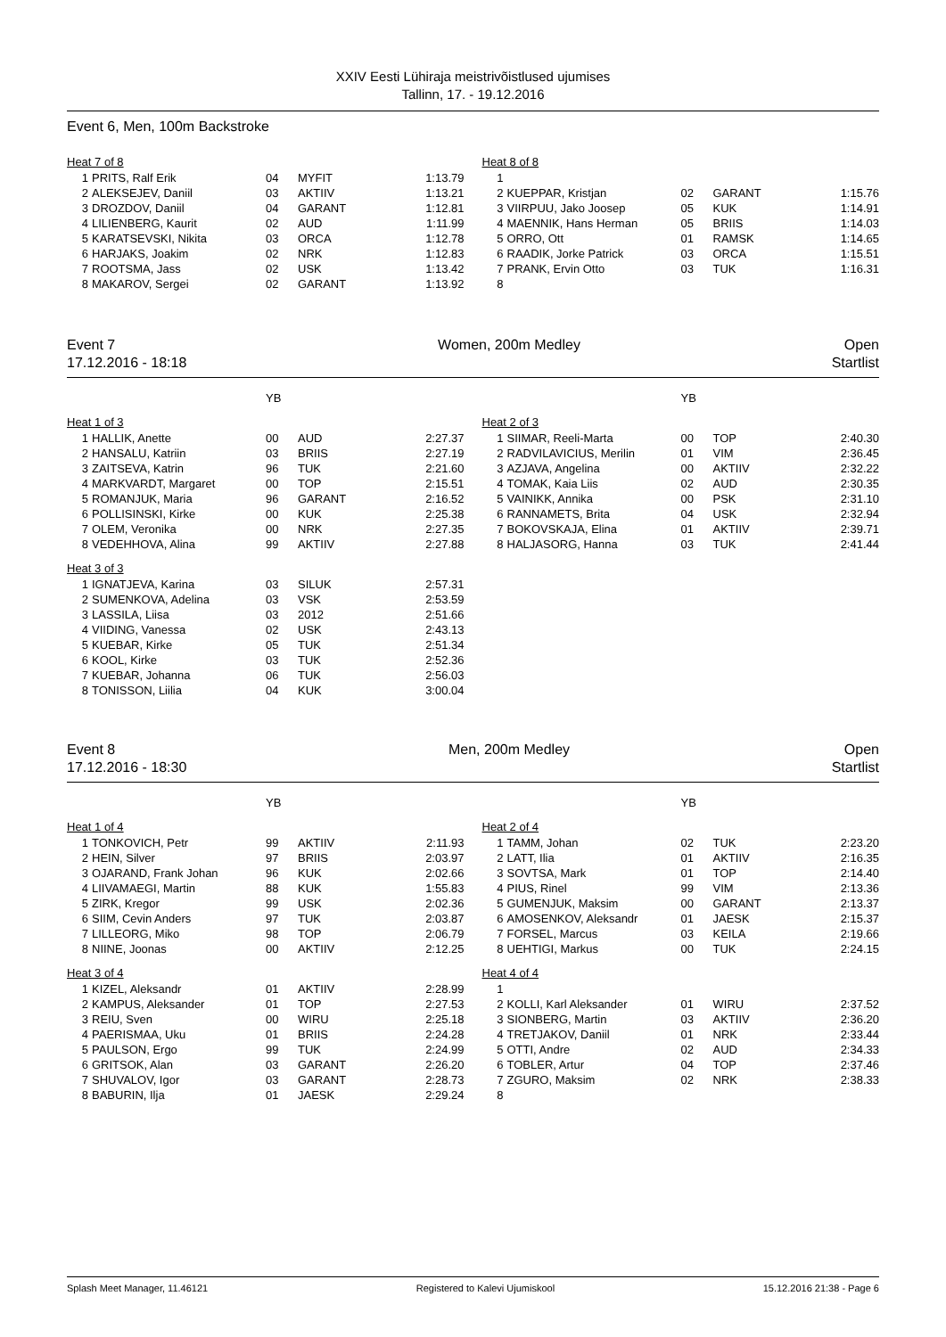XXIV Eesti Lühiraja meistrivõistlused ujumises
Tallinn, 17. - 19.12.2016
Event 6, Men, 100m Backstroke
| Heat 7 of 8 | | | | |
| 1 | PRITS, Ralf Erik | 04 | MYFIT | 1:13.79 |
| 2 | ALEKSEJEV, Daniil | 03 | AKTIIV | 1:13.21 |
| 3 | DROZDOV, Daniil | 04 | GARANT | 1:12.81 |
| 4 | LILIENBERG, Kaurit | 02 | AUD | 1:11.99 |
| 5 | KARATSEVSKI, Nikita | 03 | ORCA | 1:12.78 |
| 6 | HARJAKS, Joakim | 02 | NRK | 1:12.83 |
| 7 | ROOTSMA, Jass | 02 | USK | 1:13.42 |
| 8 | MAKAROV, Sergei | 02 | GARANT | 1:13.92 |
| Heat 8 of 8 | | | | |
| 1 | | | | |
| 2 | KUEPPAR, Kristjan | 02 | GARANT | 1:15.76 |
| 3 | VIIRPUU, Jako Joosep | 05 | KUK | 1:14.91 |
| 4 | MAENNIK, Hans Herman | 05 | BRIIS | 1:14.03 |
| 5 | ORRO, Ott | 01 | RAMSK | 1:14.65 |
| 6 | RAADIK, Jorke Patrick | 03 | ORCA | 1:15.51 |
| 7 | PRANK, Ervin Otto | 03 | TUK | 1:16.31 |
| 8 | | | | |
Event 7
17.12.2016 - 18:18
Women, 200m Medley Open
Startlist
| | | YB | | |
| Heat 1 of 3 | | | | |
| 1 | HALLIK, Anette | 00 | AUD | 2:27.37 |
| 2 | HANSALU, Katriin | 03 | BRIIS | 2:27.19 |
| 3 | ZAITSEVA, Katrin | 96 | TUK | 2:21.60 |
| 4 | MARKVARDT, Margaret | 00 | TOP | 2:15.51 |
| 5 | ROMANJUK, Maria | 96 | GARANT | 2:16.52 |
| 6 | POLLISINSKI, Kirke | 00 | KUK | 2:25.38 |
| 7 | OLEM, Veronika | 00 | NRK | 2:27.35 |
| 8 | VEDEHHOVA, Alina | 99 | AKTIIV | 2:27.88 |
| Heat 3 of 3 | | | | |
| 1 | IGNATJEVA, Karina | 03 | SILUK | 2:57.31 |
| 2 | SUMENKOVA, Adelina | 03 | VSK | 2:53.59 |
| 3 | LASSILA, Liisa | 03 | 2012 | 2:51.66 |
| 4 | VIIDING, Vanessa | 02 | USK | 2:43.13 |
| 5 | KUEBAR, Kirke | 05 | TUK | 2:51.34 |
| 6 | KOOL, Kirke | 03 | TUK | 2:52.36 |
| 7 | KUEBAR, Johanna | 06 | TUK | 2:56.03 |
| 8 | TONISSON, Liilia | 04 | KUK | 3:00.04 |
| | | YB | | |
| Heat 2 of 3 | | | | |
| 1 | SIIMAR, Reeli-Marta | 00 | TOP | 2:40.30 |
| 2 | RADVILAVICIUS, Merilin | 01 | VIM | 2:36.45 |
| 3 | AZJAVA, Angelina | 00 | AKTIIV | 2:32.22 |
| 4 | TOMAK, Kaia Liis | 02 | AUD | 2:30.35 |
| 5 | VAINIKK, Annika | 00 | PSK | 2:31.10 |
| 6 | RANNAMETS, Brita | 04 | USK | 2:32.94 |
| 7 | BOKOVSKAJA, Elina | 01 | AKTIIV | 2:39.71 |
| 8 | HALJASORG, Hanna | 03 | TUK | 2:41.44 |
Event 8
17.12.2016 - 18:30
Men, 200m Medley Open
Startlist
| | | YB | | |
| Heat 1 of 4 | | | | |
| 1 | TONKOVICH, Petr | 99 | AKTIIV | 2:11.93 |
| 2 | HEIN, Silver | 97 | BRIIS | 2:03.97 |
| 3 | OJARAND, Frank Johan | 96 | KUK | 2:02.66 |
| 4 | LIIVAMAEGI, Martin | 88 | KUK | 1:55.83 |
| 5 | ZIRK, Kregor | 99 | USK | 2:02.36 |
| 6 | SIIM, Cevin Anders | 97 | TUK | 2:03.87 |
| 7 | LILLEORG, Miko | 98 | TOP | 2:06.79 |
| 8 | NIINE, Joonas | 00 | AKTIIV | 2:12.25 |
| Heat 3 of 4 | | | | |
| 1 | KIZEL, Aleksandr | 01 | AKTIIV | 2:28.99 |
| 2 | KAMPUS, Aleksander | 01 | TOP | 2:27.53 |
| 3 | REIU, Sven | 00 | WIRU | 2:25.18 |
| 4 | PAERISMAA, Uku | 01 | BRIIS | 2:24.28 |
| 5 | PAULSON, Ergo | 99 | TUK | 2:24.99 |
| 6 | GRITSOK, Alan | 03 | GARANT | 2:26.20 |
| 7 | SHUVALOV, Igor | 03 | GARANT | 2:28.73 |
| 8 | BABURIN, Ilja | 01 | JAESK | 2:29.24 |
| | | YB | | |
| Heat 2 of 4 | | | | |
| 1 | TAMM, Johan | 02 | TUK | 2:23.20 |
| 2 | LATT, Ilia | 01 | AKTIIV | 2:16.35 |
| 3 | SOVTSA, Mark | 01 | TOP | 2:14.40 |
| 4 | PIUS, Rinel | 99 | VIM | 2:13.36 |
| 5 | GUMENJUK, Maksim | 00 | GARANT | 2:13.37 |
| 6 | AMOSENKOV, Aleksandr | 01 | JAESK | 2:15.37 |
| 7 | FORSEL, Marcus | 03 | KEILA | 2:19.66 |
| 8 | UEHTIGI, Markus | 00 | TUK | 2:24.15 |
| Heat 4 of 4 | | | | |
| 1 | | | | |
| 2 | KOLLI, Karl Aleksander | 01 | WIRU | 2:37.52 |
| 3 | SIONBERG, Martin | 03 | AKTIIV | 2:36.20 |
| 4 | TRETJAKOV, Daniil | 01 | NRK | 2:33.44 |
| 5 | OTTI, Andre | 02 | AUD | 2:34.33 |
| 6 | TOBLER, Artur | 04 | TOP | 2:37.46 |
| 7 | ZGURO, Maksim | 02 | NRK | 2:38.33 |
| 8 | | | | |
Splash Meet Manager, 11.46121 Registered to Kalevi Ujumiskool 15.12.2016 21:38 - Page 6